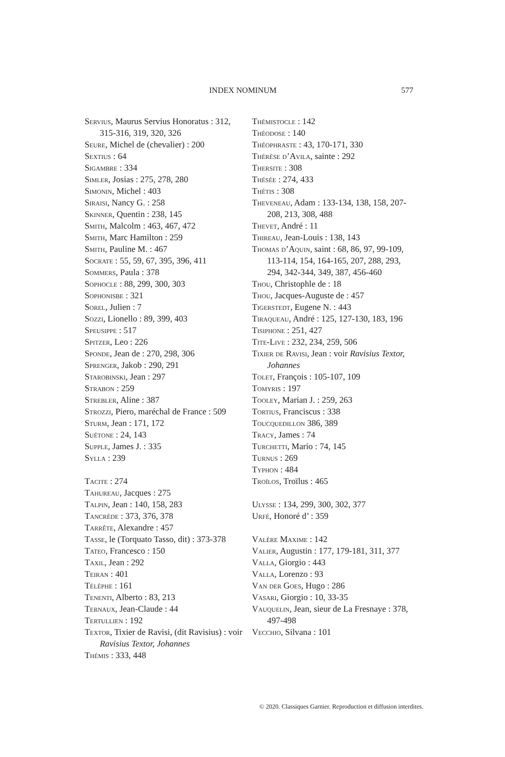INDEX NOMINUM 577
Servius, Maurus Servius Honoratus : 312, 315-316, 319, 320, 326
Seure, Michel de (chevalier) : 200
Sextius : 64
Sigambre : 334
Simler, Josias : 275, 278, 280
Simonin, Michel : 403
Siraisi, Nancy G. : 258
Skinner, Quentin : 238, 145
Smith, Malcolm : 463, 467, 472
Smith, Marc Hamilton : 259
Smith, Pauline M. : 467
Socrate : 55, 59, 67, 395, 396, 411
Sommers, Paula : 378
Sophocle : 88, 299, 300, 303
Sophonisbe : 321
Sorel, Julien : 7
Sozzi, Lionello : 89, 399, 403
Speusippe : 517
Spitzer, Leo : 226
Sponde, Jean de : 270, 298, 306
Sprenger, Jakob : 290, 291
Starobinski, Jean : 297
Strabon : 259
Strebler, Aline : 387
Strozzi, Piero, maréchal de France : 509
Sturm, Jean : 171, 172
Suétone : 24, 143
Supple, James J. : 335
Sylla : 239
Tacite : 274
Tahureau, Jacques : 275
Talpin, Jean : 140, 158, 283
Tancrède : 373, 376, 378
Tarrête, Alexandre : 457
Tasse, le (Torquato Tasso, dit) : 373-378
Tateo, Francesco : 150
Taxil, Jean : 292
Teiran : 401
Télèphe : 161
Tenenti, Alberto : 83, 213
Ternaux, Jean-Claude : 44
Tertullien : 192
Textor, Tixier de Ravisi, (dit Ravisius) : voir Ravisius Textor, Johannes
Thémis : 333, 448
Thémistocle : 142
Théodose : 140
Théophraste : 43, 170-171, 330
Thérèse d’Avila, sainte : 292
Thersite : 308
Thésée : 274, 433
Thétis : 308
Theveneau, Adam : 133-134, 138, 158, 207-208, 213, 308, 488
Thevet, André : 11
Thireau, Jean-Louis : 138, 143
Thomas d’Aquin, saint : 68, 86, 97, 99-109, 113-114, 154, 164-165, 207, 288, 293, 294, 342-344, 349, 387, 456-460
Thou, Christophle de : 18
Thou, Jacques-Auguste de : 457
Tigerstedt, Eugene N. : 443
Tiraqueau, André : 125, 127-130, 183, 196
Tisiphone : 251, 427
Tite-Live : 232, 234, 259, 506
Tixier de Ravisi, Jean : voir Ravisius Textor, Johannes
Tolet, François : 105-107, 109
Tomyris : 197
Tooley, Marian J. : 259, 263
Tortius, Franciscus : 338
Toucquedillon 386, 389
Tracy, James : 74
Turchetti, Mario : 74, 145
Turnus : 269
Typhon : 484
Troïlos, Troïlus : 465
Ulysse : 134, 299, 300, 302, 377
Urfé, Honoré d’ : 359
Valère Maxime : 142
Valier, Augustin : 177, 179-181, 311, 377
Valla, Giorgio : 443
Valla, Lorenzo : 93
Van der Goes, Hugo : 286
Vasari, Giorgio : 10, 33-35
Vauquelin, Jean, sieur de La Fresnaye : 378, 497-498
Vecchio, Silvana : 101
© 2020. Classiques Garnier. Reproduction et diffusion interdites.